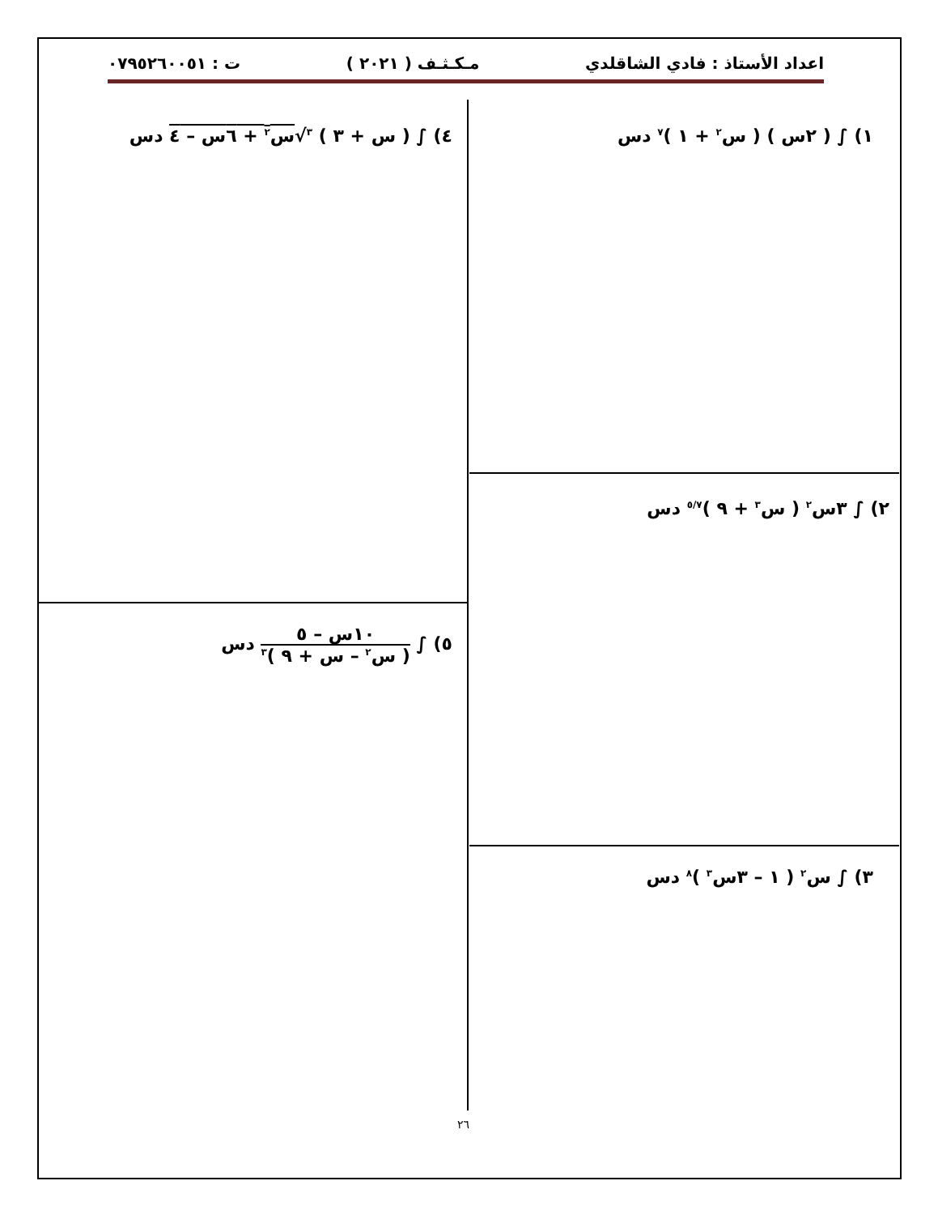اعداد الأستاذ : فادي الشاقلدي مـكـثـف ( ٢٠٢١ ) ت : ٠٧٩٥٢٦٠٠٥١
١) ∫ ( ٢س ) ( س<sup>٢</sup> + ١ )<sup>٧</sup> دس
٤) ∫ ( س + ٣ ) <sup>٣</sup>√س<sup>٢</sup> + ٦س – ٤ دس
٢) ∫ ٣س<sup>٢</sup> ( س<sup>٣</sup> + ٩ )<sup>٥/٧</sup> دس
٥) ∫ ١٠س – ٥ ( س<sup>٢</sup> – س + ٩ )<sup>٣</sup> دس
٣) ∫ س<sup>٢</sup> ( ١ – ٣س<sup>٣</sup> )<sup>٨</sup> دس
٢٦